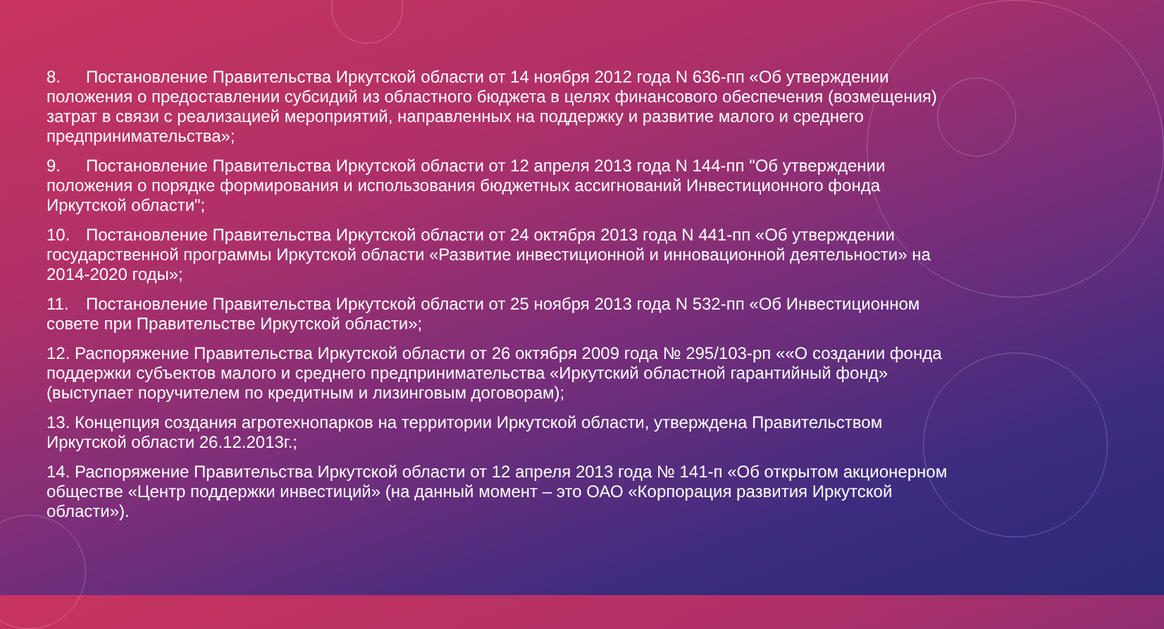8. Постановление Правительства Иркутской области от 14 ноября 2012 года N 636-пп «Об утверждении положения о предоставлении субсидий из областного бюджета в целях финансового обеспечения (возмещения) затрат в связи с реализацией мероприятий, направленных на поддержку и развитие малого и среднего предпринимательства»;
9. Постановление Правительства Иркутской области от 12 апреля 2013 года N 144-пп "Об утверждении положения о порядке формирования и использования бюджетных ассигнований Инвестиционного фонда Иркутской области";
10. Постановление Правительства Иркутской области от 24 октября 2013 года N 441-пп «Об утверждении государственной программы Иркутской области «Развитие инвестиционной и инновационной деятельности» на 2014-2020 годы»;
11. Постановление Правительства Иркутской области от 25 ноября 2013 года N 532-пп «Об Инвестиционном совете при Правительстве Иркутской области»;
12. Распоряжение Правительства Иркутской области от 26 октября 2009 года № 295/103-рп ««О создании фонда поддержки субъектов малого и среднего предпринимательства «Иркутский областной гарантийный фонд» (выступает поручителем по кредитным и лизинговым договорам);
13. Концепция создания агротехнопарков на территории Иркутской области, утверждена Правительством Иркутской области 26.12.2013г.;
14. Распоряжение Правительства Иркутской области от 12 апреля 2013 года № 141-п «Об открытом акционерном обществе «Центр поддержки инвестиций» (на данный момент – это ОАО «Корпорация развития Иркутской области»).